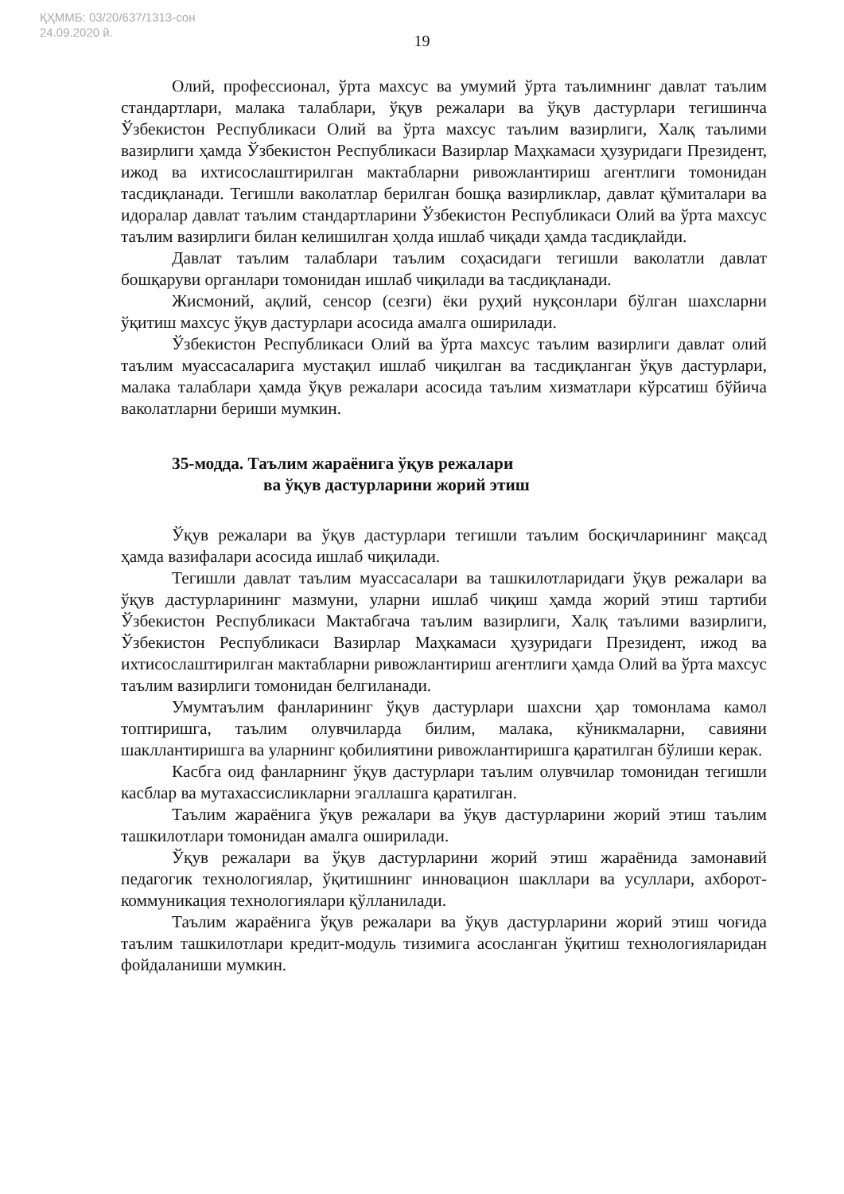ҚҲММБ: 03/20/637/1313-сон
24.09.2020 й.
19
Олий, профессионал, ўрта махсус ва умумий ўрта таълимнинг давлат таълим стандартлари, малака талаблари, ўқув режалари ва ўқув дастурлари тегишинча Ўзбекистон Республикаси Олий ва ўрта махсус таълим вазирлиги, Халқ таълими вазирлиги ҳамда Ўзбекистон Республикаси Вазирлар Маҳкамаси ҳузуридаги Президент, ижод ва ихтисослаштирилган мактабларни ривожлантириш агентлиги томонидан тасдиқланади. Тегишли ваколатлар берилган бошқа вазирликлар, давлат қўмиталари ва идоралар давлат таълим стандартларини Ўзбекистон Республикаси Олий ва ўрта махсус таълим вазирлиги билан келишилган ҳолда ишлаб чиқади ҳамда тасдиқлайди.
Давлат таълим талаблари таълим соҳасидаги тегишли ваколатли давлат бошқаруви органлари томонидан ишлаб чиқилади ва тасдиқланади.
Жисмоний, ақлий, сенсор (сезги) ёки руҳий нуқсонлари бўлган шахсларни ўқитиш махсус ўқув дастурлари асосида амалга оширилади.
Ўзбекистон Республикаси Олий ва ўрта махсус таълим вазирлиги давлат олий таълим муассасаларига мустақил ишлаб чиқилган ва тасдиқланган ўқув дастурлари, малака талаблари ҳамда ўқув режалари асосида таълим хизматлари кўрсатиш бўйича ваколатларни бериши мумкин.
35-модда. Таълим жараёнига ўқув режалари
ва ўқув дастурларини жорий этиш
Ўқув режалари ва ўқув дастурлари тегишли таълим босқичларининг мақсад ҳамда вазифалари асосида ишлаб чиқилади.
Тегишли давлат таълим муассасалари ва ташкилотларидаги ўқув режалари ва ўқув дастурларининг мазмуни, уларни ишлаб чиқиш ҳамда жорий этиш тартиби Ўзбекистон Республикаси Мактабгача таълим вазирлиги, Халқ таълими вазирлиги, Ўзбекистон Республикаси Вазирлар Маҳкамаси ҳузуридаги Президент, ижод ва ихтисослаштирилган мактабларни ривожлантириш агентлиги ҳамда Олий ва ўрта махсус таълим вазирлиги томонидан белгиланади.
Умумтаълим фанларининг ўқув дастурлари шахсни ҳар томонлама камол топтиришга, таълим олувчиларда билим, малака, кўникмаларни, савияни шакллантиришга ва уларнинг қобилиятини ривожлантиришга қаратилган бўлиши керак.
Касбга оид фанларнинг ўқув дастурлари таълим олувчилар томонидан тегишли касблар ва мутахассисликларни эгаллашга қаратилган.
Таълим жараёнига ўқув режалари ва ўқув дастурларини жорий этиш таълим ташкилотлари томонидан амалга оширилади.
Ўқув режалари ва ўқув дастурларини жорий этиш жараёнида замонавий педагогик технологиялар, ўқитишнинг инновацион шакллари ва усуллари, ахборот-коммуникация технологиялари қўлланилади.
Таълим жараёнига ўқув режалари ва ўқув дастурларини жорий этиш чоғида таълим ташкилотлари кредит-модуль тизимига асосланган ўқитиш технологияларидан фойдаланиши мумкин.